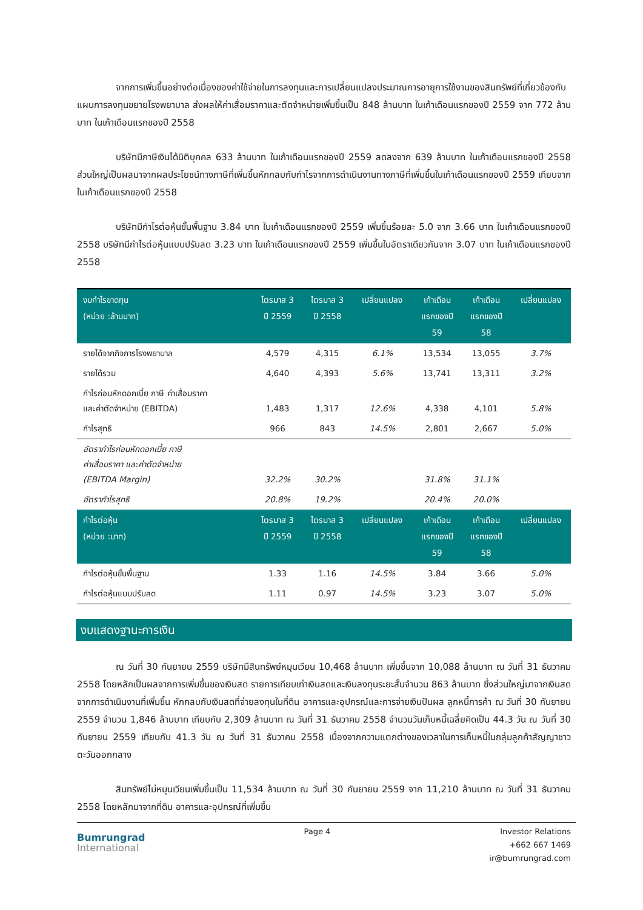จากการเพิ่มขึ้นอย่างต่อเนื่องของค่าใช้จ่ายในการลงทุนและการเปลี่ยนแปลงประมาณการอายุการใช้งานของสินทรัพย์ที่เกี่ยวข้องกับแผนการลงทุนขยายโรงพยาบาล ส่งผลให้ค่าเสื่อมราคาและตัดจำหน่ายเพิ่มขึ้นเป็น 848 ล้านบาท ในเก้าเดือนแรกของปี 2559 จาก 772 ล้านบาท ในเก้าเดือนแรกของปี 2558
บริษัทมีภาษีเงินได้นิติบุคคล 633 ล้านบาท ในเก้าเดือนแรกของปี 2559 ลดลงจาก 639 ล้านบาท ในเก้าเดือนแรกของปี 2558 ส่วนใหญ่เป็นผลมาจากผลประโยชน์ทางภาษีที่เพิ่มขึ้นหักกลบกับกำไรจากการดำเนินงานทางภาษีที่เพิ่มขึ้นในเก้าเดือนแรกของปี 2559 เทียบจากในเก้าเดือนแรกของปี 2558
บริษัทมีกำไรต่อหุ้นขั้นพื้นฐาน 3.84 บาท ในเก้าเดือนแรกของปี 2559 เพิ่มขึ้นร้อยละ 5.0 จาก 3.66 บาท ในเก้าเดือนแรกของปี 2558 บริษัทมีกำไรต่อหุ้นแบบปรับลด 3.23 บาท ในเก้าเดือนแรกของปี 2559 เพิ่มขึ้นในอัตราเดียวกันจาก 3.07 บาท ในเก้าเดือนแรกของปี 2558
| งบกำไรขาดทุน (หน่วย :ล้านบาท) | ไตรมาส 3 ปี 2559 | ไตรมาส 3 ปี 2558 | เปลี่ยนแปลง | เก้าเดือน แรกของปี 59 | เก้าเดือน แรกของปี 58 | เปลี่ยนแปลง |
| --- | --- | --- | --- | --- | --- | --- |
| รายได้จากกิจการโรงพยาบาล | 4,579 | 4,315 | 6.1% | 13,534 | 13,055 | 3.7% |
| รายได้รวม | 4,640 | 4,393 | 5.6% | 13,741 | 13,311 | 3.2% |
| กำไรก่อนหักดอกเบี้ย ภาษี ค่าเสื่อมราคา และค่าตัดจำหน่าย (EBITDA) | 1,483 | 1,317 | 12.6% | 4,338 | 4,101 | 5.8% |
| กำไรสุทธิ | 966 | 843 | 14.5% | 2,801 | 2,667 | 5.0% |
| อัตรากำไรก่อนหักดอกเบี้ย ภาษี ค่าเสื่อมราคา และค่าตัดจำหน่าย (EBITDA Margin) | 32.2% | 30.2% | | 31.8% | 31.1% | |
| อัตรากำไรสุทธิ | 20.8% | 19.2% | | 20.4% | 20.0% | |
| กำไรต่อหุ้น (หน่วย :บาท) | ไตรมาส 3 ปี 2559 | ไตรมาส 3 ปี 2558 | เปลี่ยนแปลง | เก้าเดือน แรกของปี 59 | เก้าเดือน แรกของปี 58 | เปลี่ยนแปลง |
| กำไรต่อหุ้นขั้นพื้นฐาน | 1.33 | 1.16 | 14.5% | 3.84 | 3.66 | 5.0% |
| กำไรต่อหุ้นแบบปรับลด | 1.11 | 0.97 | 14.5% | 3.23 | 3.07 | 5.0% |
งบแสดงฐานะการเงิน
ณ วันที่ 30 กันยายน 2559 บริษัทมีสินทรัพย์หมุนเวียน 10,468 ล้านบาท เพิ่มขึ้นจาก 10,088 ล้านบาท ณ วันที่ 31 ธันวาคม 2558 โดยหลักเป็นผลจากการเพิ่มขึ้นของเงินสด รายการเทียบเท่าเงินสดและเงินลงทุนระยะสั้นจำนวน 863 ล้านบาท ซึ่งส่วนใหญ่มาจากเงินสดจากการดำเนินงานที่เพิ่มขึ้น หักกลบกับเงินสดที่จ่ายลงทุนในที่ดิน อาคารและอุปกรณ์และการจ่ายเงินปันผล ลูกหนี้การค้า ณ วันที่ 30 กันยายน 2559 จำนวน 1,846 ล้านบาท เทียบกับ 2,309 ล้านบาท ณ วันที่ 31 ธันวาคม 2558 จำนวนวันเก็บหนี้เฉลี่ยคิดเป็น 44.3 วัน ณ วันที่ 30 กันยายน 2559 เทียบกับ 41.3 วัน ณ วันที่ 31 ธันวาคม 2558 เนื่องจากความแตกต่างของเวลาในการเก็บหนี้ในกลุ่มลูกค้าสัญญาชาวตะวันออกกลาง
สินทรัพย์ไม่หมุนเวียนเพิ่มขึ้นเป็น 11,534 ล้านบาท ณ วันที่ 30 กันยายน 2559 จาก 11,210 ล้านบาท ณ วันที่ 31 ธันวาคม 2558 โดยหลักมาจากที่ดิน อาคารและอุปกรณ์ที่เพิ่มขึ้น
Bumrungrad
International
Page 4 Investor Relations
+662 667 1469
ir@bumrungrad.com